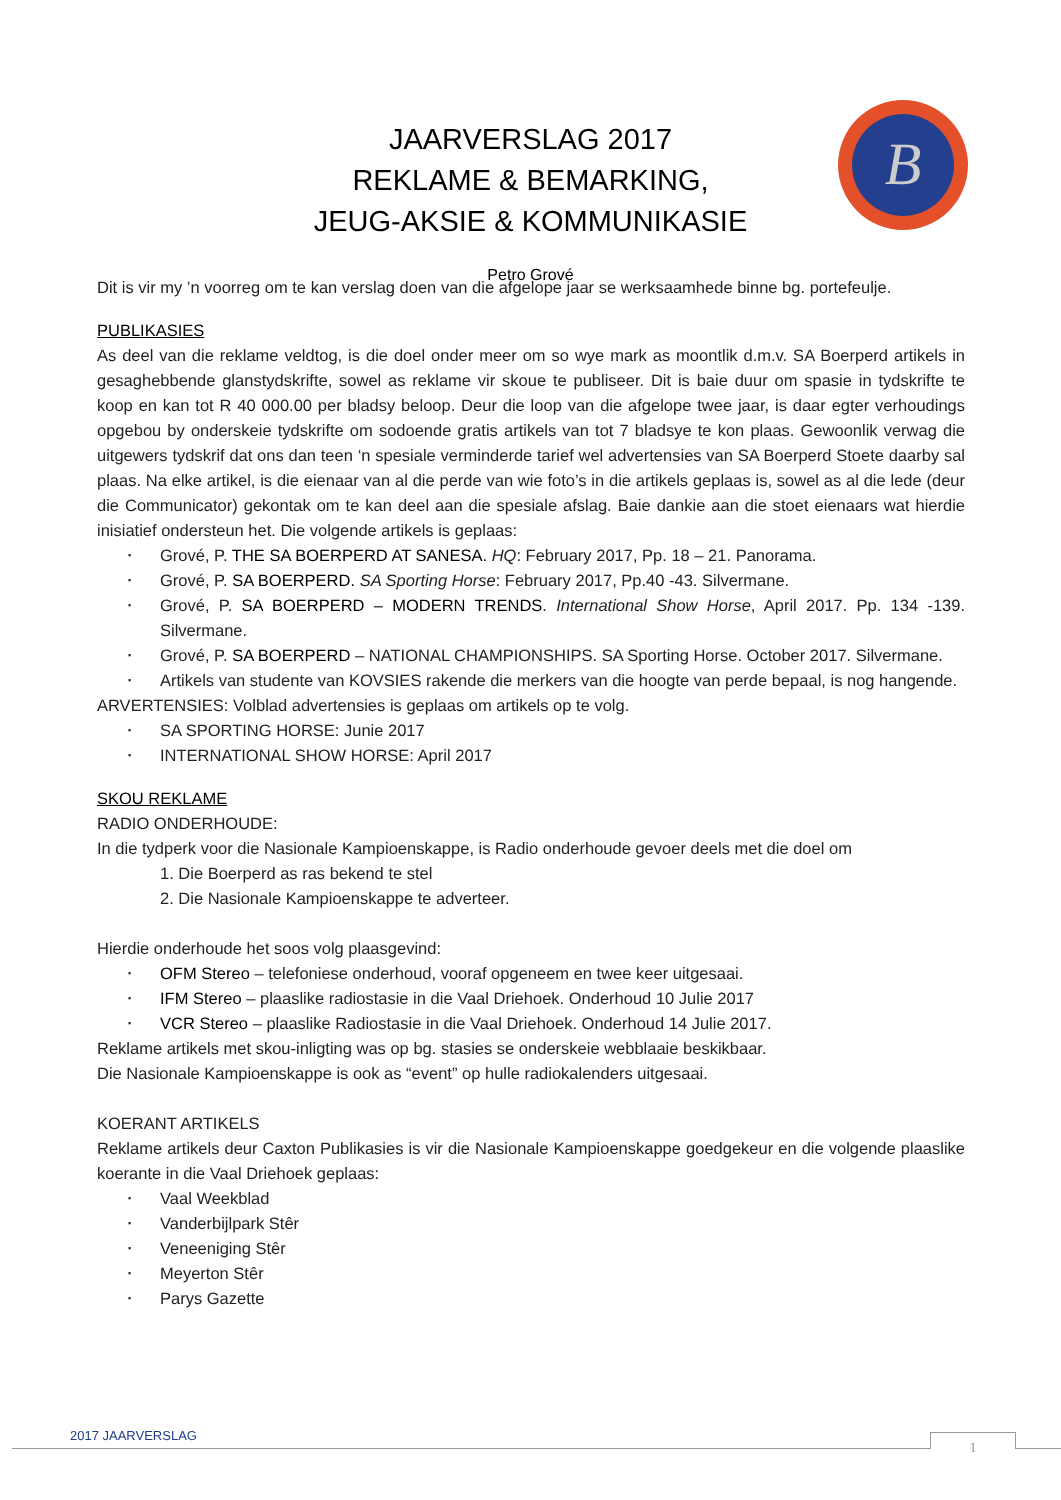JAARVERSLAG 2017
REKLAME & BEMARKING,
JEUG-AKSIE & KOMMUNIKASIE
Petro Grové
B
Dit is vir my ’n voorreg om te kan verslag doen van die afgelope jaar se werksaamhede binne bg. portefeulje.
PUBLIKASIES
As deel van die reklame veldtog, is die doel onder meer om so wye mark as moontlik d.m.v. SA Boerperd artikels in gesaghebbende glanstydskrifte, sowel as reklame vir skoue te publiseer. Dit is baie duur om spasie in tydskrifte te koop en kan tot R 40 000.00 per bladsy beloop. Deur die loop van die afgelope twee jaar, is daar egter verhoudings opgebou by onderskeie tydskrifte om sodoende gratis artikels van tot 7 bladsye te kon plaas. Gewoonlik verwag die uitgewers tydskrif dat ons dan teen ‘n spesiale verminderde tarief wel advertensies van SA Boerperd Stoete daarby sal plaas. Na elke artikel, is die eienaar van al die perde van wie foto’s in die artikels geplaas is, sowel as al die lede (deur die Communicator) gekontak om te kan deel aan die spesiale afslag. Baie dankie aan die stoet eienaars wat hierdie inisiatief ondersteun het. Die volgende artikels is geplaas:
Grové, P. THE SA BOERPERD AT SANESA. HQ: February 2017, Pp. 18 – 21. Panorama.
Grové, P. SA BOERPERD. SA Sporting Horse: February 2017, Pp.40 -43. Silvermane.
Grové, P. SA BOERPERD – MODERN TRENDS. International Show Horse, April 2017. Pp. 134 -139. Silvermane.
Grové, P. SA BOERPERD – NATIONAL CHAMPIONSHIPS. SA Sporting Horse. October 2017. Silvermane.
Artikels van studente van KOVSIES rakende die merkers van die hoogte van perde bepaal, is nog hangende.
ARVERTENSIES: Volblad advertensies is geplaas om artikels op te volg.
SA SPORTING HORSE: Junie 2017
INTERNATIONAL SHOW HORSE: April 2017
SKOU REKLAME
RADIO ONDERHOUDE:
In die tydperk voor die Nasionale Kampioenskappe, is Radio onderhoude gevoer deels met die doel om
1. Die Boerperd as ras bekend te stel
2. Die Nasionale Kampioenskappe te adverteer.
Hierdie onderhoude het soos volg plaasgevind:
OFM Stereo – telefoniese onderhoud, vooraf opgeneem en twee keer uitgesaai.
IFM Stereo – plaaslike radiostasie in die Vaal Driehoek. Onderhoud 10 Julie 2017
VCR Stereo – plaaslike Radiostasie in die Vaal Driehoek. Onderhoud 14 Julie 2017.
Reklame artikels met skou-inligting was op bg. stasies se onderskeie webblaaie beskikbaar.
Die Nasionale Kampioenskappe is ook as “event” op hulle radiokalenders uitgesaai.
KOERANT ARTIKELS
Reklame artikels deur Caxton Publikasies is vir die Nasionale Kampioenskappe goedgekeur en die volgende plaaslike koerante in die Vaal Driehoek geplaas:
Vaal Weekblad
Vanderbijlpark Stêr
Veneeniging Stêr
Meyerton Stêr
Parys Gazette
2017 JAARVERSLAG
1